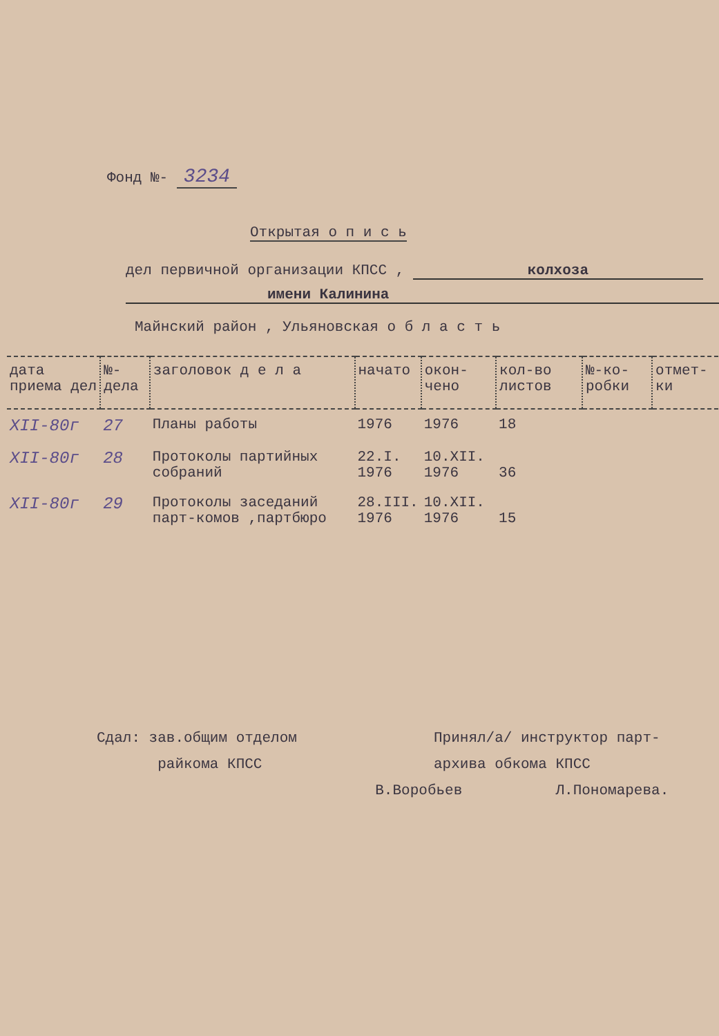Фонд №- 3234
Открытая о п и с ь
дел первичной организации КПСС , колхоза
имени Калинина
Майнский район , Ульяновская о б л а с т ь
| дата приема дел | №-дела | заголовок д е л а | начато | окон-чено | кол-во листов | №-ко-робки | отмет-ки |
| --- | --- | --- | --- | --- | --- | --- | --- |
| XII-80г | 27 | Планы работы | 1976 | 1976 | 18 | | |
| XII-80г | 28 | Протоколы партийных собраний | 22.I. 1976 | 10.XII. 1976 | 36 | | |
| XII-80г | 29 | Протоколы заседаний парт-комов ,партбюро | 28.III. 1976 | 10.XII. 1976 | 15 | | |
Сдал: зав.общим отделом
райкома КПСС
В.Воробьев
Принял/а/ инструктор парт-
архива обкома КПСС
Л.Пономарева.